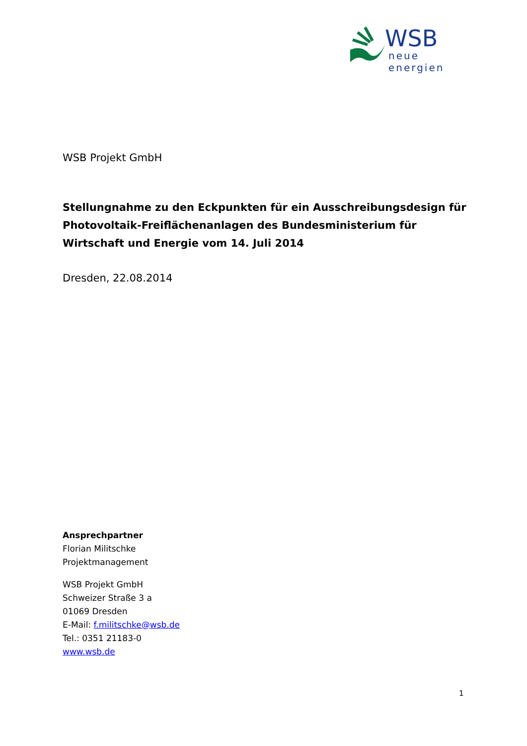WSB
neue energien
WSB Projekt GmbH
Stellungnahme zu den Eckpunkten für ein Ausschreibungsdesign für Photovoltaik-Freiflächenanlagen des Bundesministerium für Wirtschaft und Energie vom 14. Juli 2014
Dresden, 22.08.2014
Ansprechpartner
Florian Militschke
Projektmanagement
WSB Projekt GmbH
Schweizer Straße 3 a
01069 Dresden
E-Mail: f.militschke@wsb.de
Tel.: 0351 21183-0
www.wsb.de
1